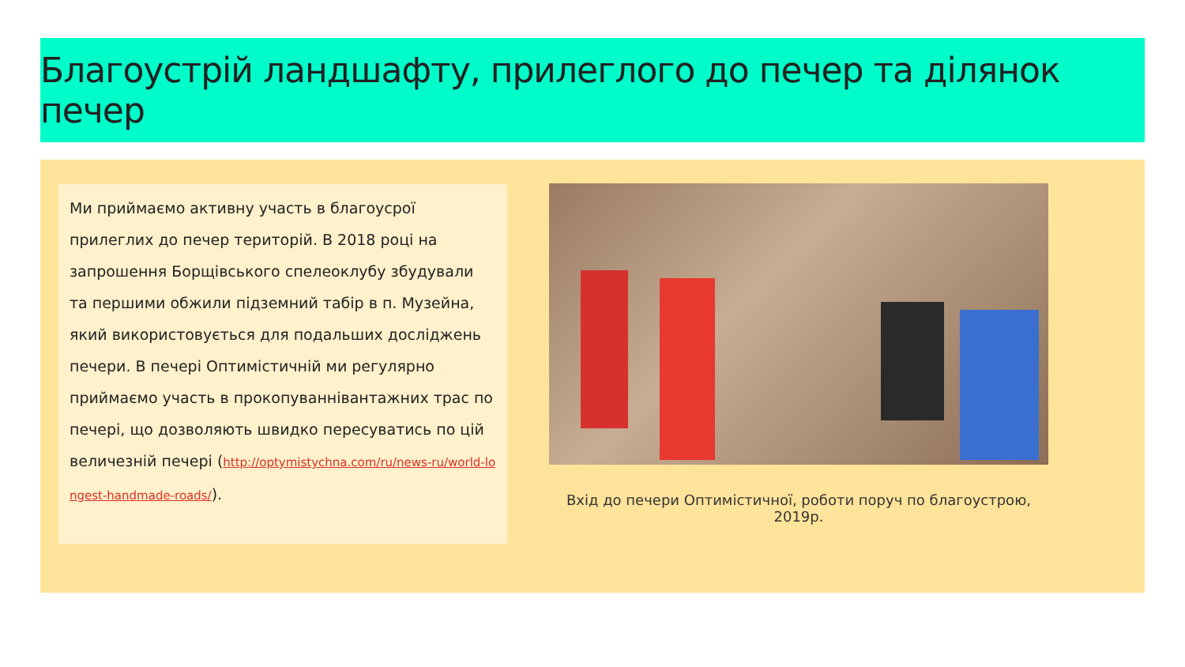Благоустрій ландшафту, прилеглого до печер та ділянок печер
Ми приймаємо активну участь в благоусрої прилеглих до печер територій. В 2018 році на запрошення Борщівського спелеоклубу збудували та першими обжили підземний табір в п. Музейна, який використовується для подальших досліджень печери. В печері Оптимістичній ми регулярно приймаємо участь в прокопуваннівантажних трас по печері, що дозволяють швидко пересуватись по цій величезній печері (http://optymistychna.com/ru/news-ru/world-longest-handmade-roads/).
Вхід до печери Оптимістичної, роботи поруч по благоустрою, 2019р.